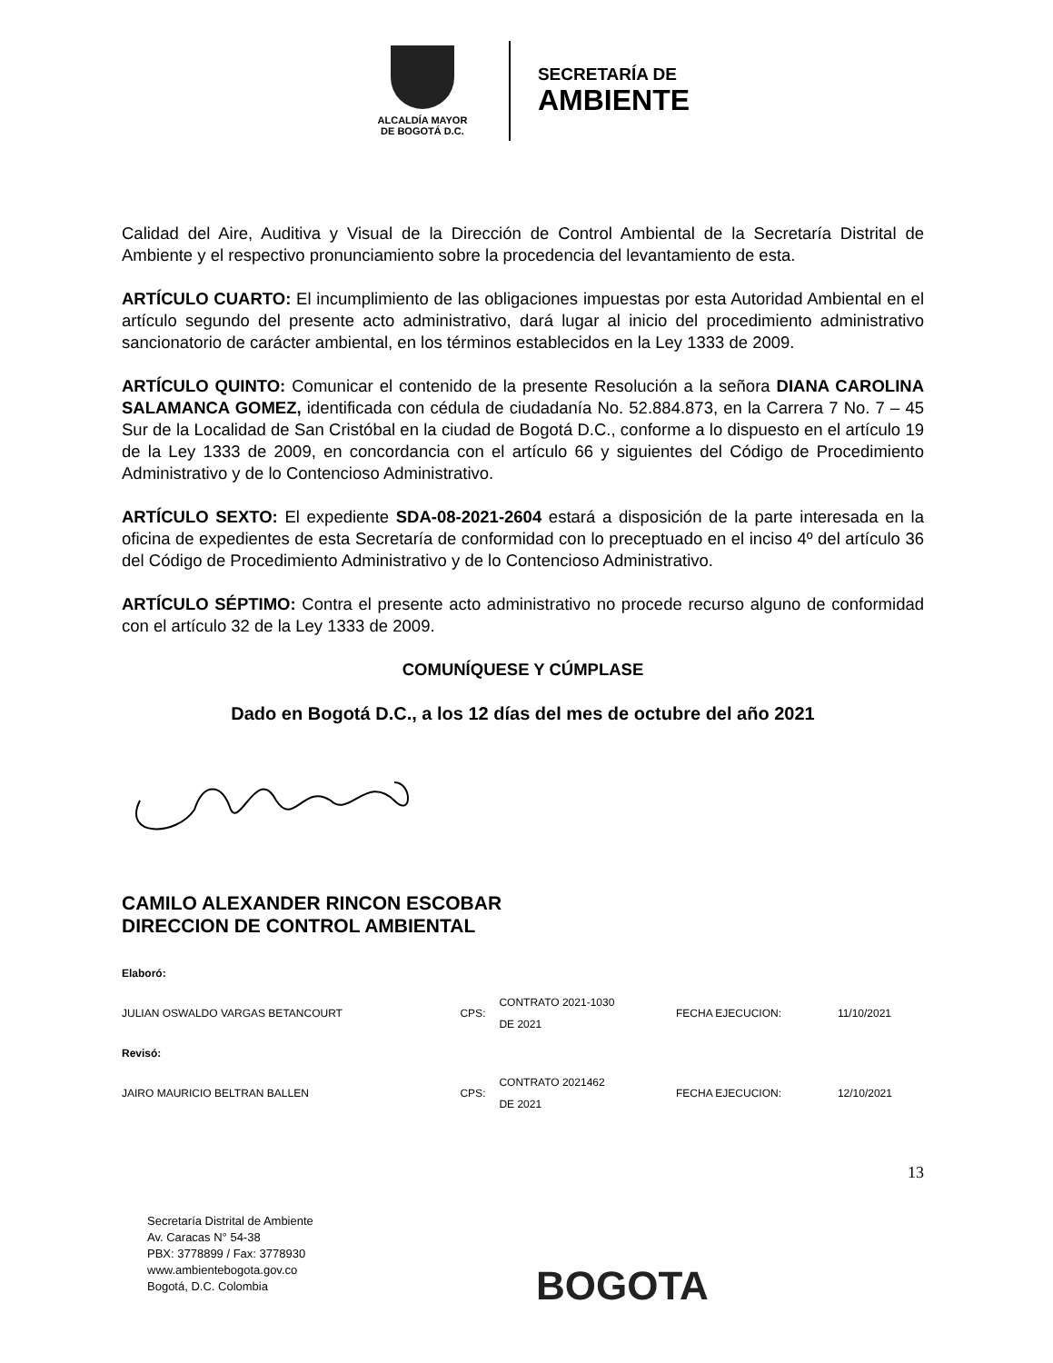ALCALDÍA MAYOR
DE BOGOTÁ D.C.
SECRETARÍA DE
AMBIENTE
Calidad del Aire, Auditiva y Visual de la Dirección de Control Ambiental de la Secretaría Distrital de Ambiente y el respectivo pronunciamiento sobre la procedencia del levantamiento de esta.
ARTÍCULO CUARTO: El incumplimiento de las obligaciones impuestas por esta Autoridad Ambiental en el artículo segundo del presente acto administrativo, dará lugar al inicio del procedimiento administrativo sancionatorio de carácter ambiental, en los términos establecidos en la Ley 1333 de 2009.
ARTÍCULO QUINTO: Comunicar el contenido de la presente Resolución a la señora DIANA CAROLINA SALAMANCA GOMEZ, identificada con cédula de ciudadanía No. 52.884.873, en la Carrera 7 No. 7 – 45 Sur de la Localidad de San Cristóbal en la ciudad de Bogotá D.C., conforme a lo dispuesto en el artículo 19 de la Ley 1333 de 2009, en concordancia con el artículo 66 y siguientes del Código de Procedimiento Administrativo y de lo Contencioso Administrativo.
ARTÍCULO SEXTO: El expediente SDA-08-2021-2604 estará a disposición de la parte interesada en la oficina de expedientes de esta Secretaría de conformidad con lo preceptuado en el inciso 4º del artículo 36 del Código de Procedimiento Administrativo y de lo Contencioso Administrativo.
ARTÍCULO SÉPTIMO: Contra el presente acto administrativo no procede recurso alguno de conformidad con el artículo 32 de la Ley 1333 de 2009.
COMUNÍQUESE Y CÚMPLASE
Dado en Bogotá D.C., a los 12 días del mes de octubre del año 2021
CAMILO ALEXANDER RINCON ESCOBAR
DIRECCION DE CONTROL AMBIENTAL
| Elaboró: | | | | |
| JULIAN OSWALDO VARGAS BETANCOURT | CPS: | CONTRATO 2021-1030 DE 2021 | FECHA EJECUCION: | 11/10/2021 |
| Revisó: | | | | |
| JAIRO MAURICIO BELTRAN BALLEN | CPS: | CONTRATO 2021462 DE 2021 | FECHA EJECUCION: | 12/10/2021 |
13
Secretaría Distrital de Ambiente
Av. Caracas N° 54-38
PBX: 3778899 / Fax: 3778930
www.ambientebogota.gov.co
Bogotá, D.C. Colombia
BOGOTA